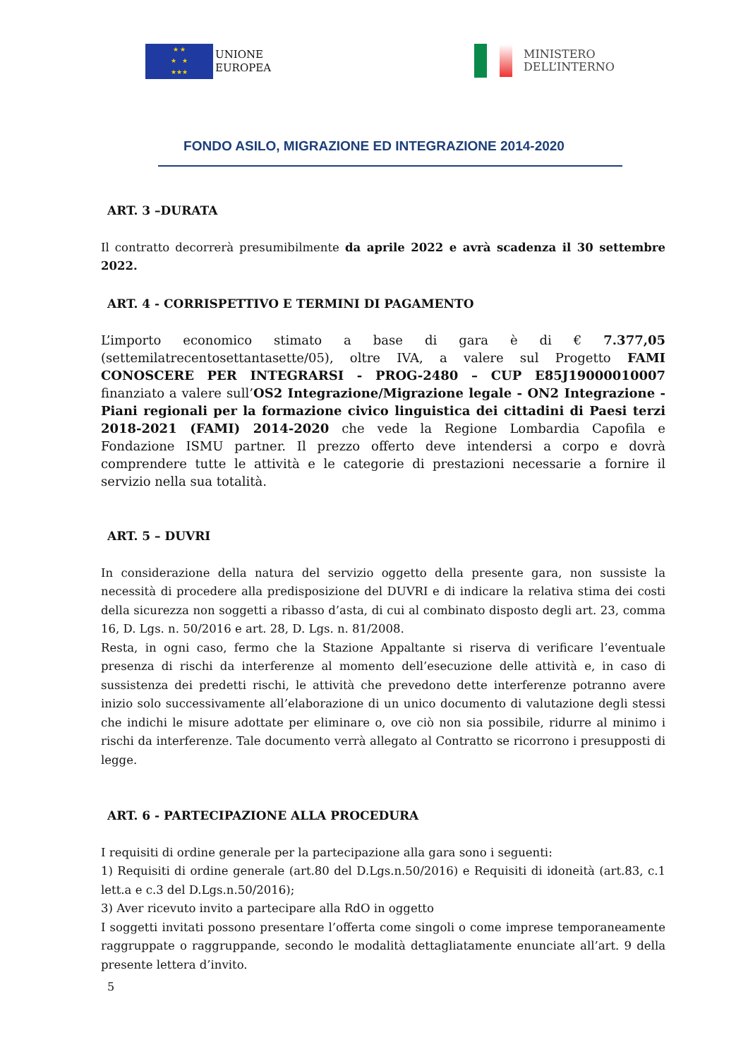★ ★
★ ★
★★★
UNIONE
EUROPEA
MINISTERO
DELL’INTERNO
FONDO ASILO, MIGRAZIONE ED INTEGRAZIONE 2014-2020
ART. 3 –DURATA
Il contratto decorrerà presumibilmente da aprile 2022 e avrà scadenza il 30 settembre 2022.
ART. 4 - CORRISPETTIVO E TERMINI DI PAGAMENTO
L’importo economico stimato a base di gara è di € 7.377,05 (settemilatrecentosettantasette/05), oltre IVA, a valere sul Progetto FAMI CONOSCERE PER INTEGRARSI - PROG-2480 – CUP E85J19000010007 finanziato a valere sull’OS2 Integrazione/Migrazione legale - ON2 Integrazione - Piani regionali per la formazione civico linguistica dei cittadini di Paesi terzi 2018-2021 (FAMI) 2014-2020 che vede la Regione Lombardia Capofila e Fondazione ISMU partner. Il prezzo offerto deve intendersi a corpo e dovrà comprendere tutte le attività e le categorie di prestazioni necessarie a fornire il servizio nella sua totalità.
ART. 5 – DUVRI
In considerazione della natura del servizio oggetto della presente gara, non sussiste la necessità di procedere alla predisposizione del DUVRI e di indicare la relativa stima dei costi della sicurezza non soggetti a ribasso d’asta, di cui al combinato disposto degli art. 23, comma 16, D. Lgs. n. 50/2016 e art. 28, D. Lgs. n. 81/2008.
Resta, in ogni caso, fermo che la Stazione Appaltante si riserva di verificare l’eventuale presenza di rischi da interferenze al momento dell’esecuzione delle attività e, in caso di sussistenza dei predetti rischi, le attività che prevedono dette interferenze potranno avere inizio solo successivamente all’elaborazione di un unico documento di valutazione degli stessi che indichi le misure adottate per eliminare o, ove ciò non sia possibile, ridurre al minimo i rischi da interferenze. Tale documento verrà allegato al Contratto se ricorrono i presupposti di legge.
ART. 6 - PARTECIPAZIONE ALLA PROCEDURA
I requisiti di ordine generale per la partecipazione alla gara sono i seguenti:
1) Requisiti di ordine generale (art.80 del D.Lgs.n.50/2016) e Requisiti di idoneità (art.83, c.1 lett.a e c.3 del D.Lgs.n.50/2016);
3) Aver ricevuto invito a partecipare alla RdO in oggetto
I soggetti invitati possono presentare l’offerta come singoli o come imprese temporaneamente raggruppate o raggruppande, secondo le modalità dettagliatamente enunciate all’art. 9 della presente lettera d’invito.
5